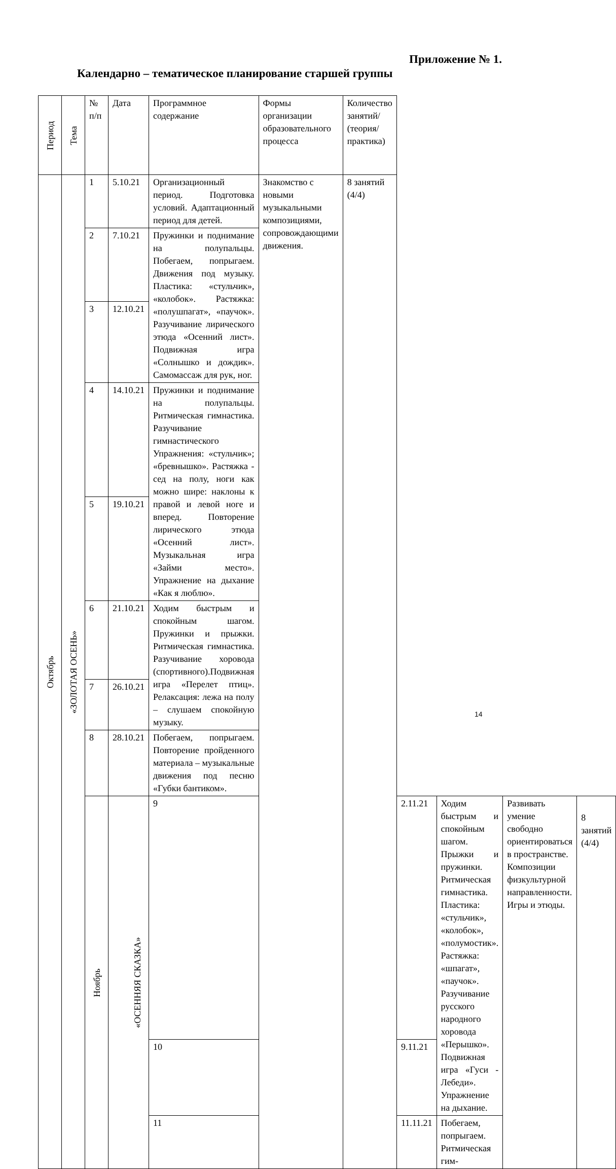Приложение № 1.
Календарно – тематическое планирование старшей группы
| Период | Тема | № п/п | Дата | Программное содержание | Формы организации образовательного процесса | Количество занятий/ (теория/практика) | | | | |
| --- | --- | --- | --- | --- | --- | --- | --- | --- | --- | --- |
| Октябрь | «ЗОЛОТАЯ ОСЕНЬ» | 1 | 5.10.21 | Организационный период. Подготовка условий. Адаптационный период для детей. | Знакомство с новыми музыкальными композициями, сопровождающими движения. | 8 занятий (4/4) | | | | |
| | | 2 | 7.10.21 | Пружинки и поднимание на полупальцы. Побегаем, попрыгаем. Движения под музыку. Пластика: «стульчик», «колобок». Растяжка: «полушпагат», «паучок». Разучивание лирического этюда «Осенний лист». Подвижная игра «Солнышко и дождик». Самомассаж для рук, ног. | | | | | | |
| | | 3 | 12.10.21 | | | | | | | |
| | | 4 | 14.10.21 | Пружинки и поднимание на полупальцы. Ритмическая гимнастика. Разучивание гимнастического Упражнения: «стульчик»; «бревнышко». Растяжка - сед на полу, ноги как можно шире: наклоны к правой и левой ноге и вперед. Повторение лирического этюда «Осенний лист». Музыкальная игра «Займи место». Упражнение на дыхание «Как я люблю». | | | | | | |
| | | 5 | 19.10.21 | | | | | | | |
| | | 6 | 21.10.21 | Ходим быстрым и спокойным шагом. Пружинки и прыжки. Ритмическая гимнастика. Разучивание хоровода (спортивного).Подвижная игра «Перелет птиц». Релаксация: лежа на полу – слушаем спокойную музыку. | | | | | | |
| | | 7 | 26.10.21 | | | | | | | |
| | | 8 | 28.10.21 | Побегаем, попрыгаем. Повторение пройденного материала – музыкальные движения под песню «Губки бантиком». | | | | | | |
| | | Ноябрь | «ОСЕННЯЯ СКАЗКА» | 9 | | | 2.11.21 | Ходим быстрым и спокойным шагом. Прыжки и пружинки. Ритмическая гимнастика. Пластика: «стульчик», «колобок», «полумостик». Растяжка: «шпагат», «паучок». Разучивание русского народного хоровода «Перышко». Подвижная игра «Гуси - Лебеди». Упражнение на дыхание. | Развивать умение свободно ориентироваться в пространстве. Композиции физкультурной направленности. Игры и этюды. | 8 занятий (4/4) |
| | | | | 10 | | | 9.11.21 | | | |
| | | | | 11 | | | 11.11.21 | Побегаем, попрыгаем. Ритмическая гим- | | |
14